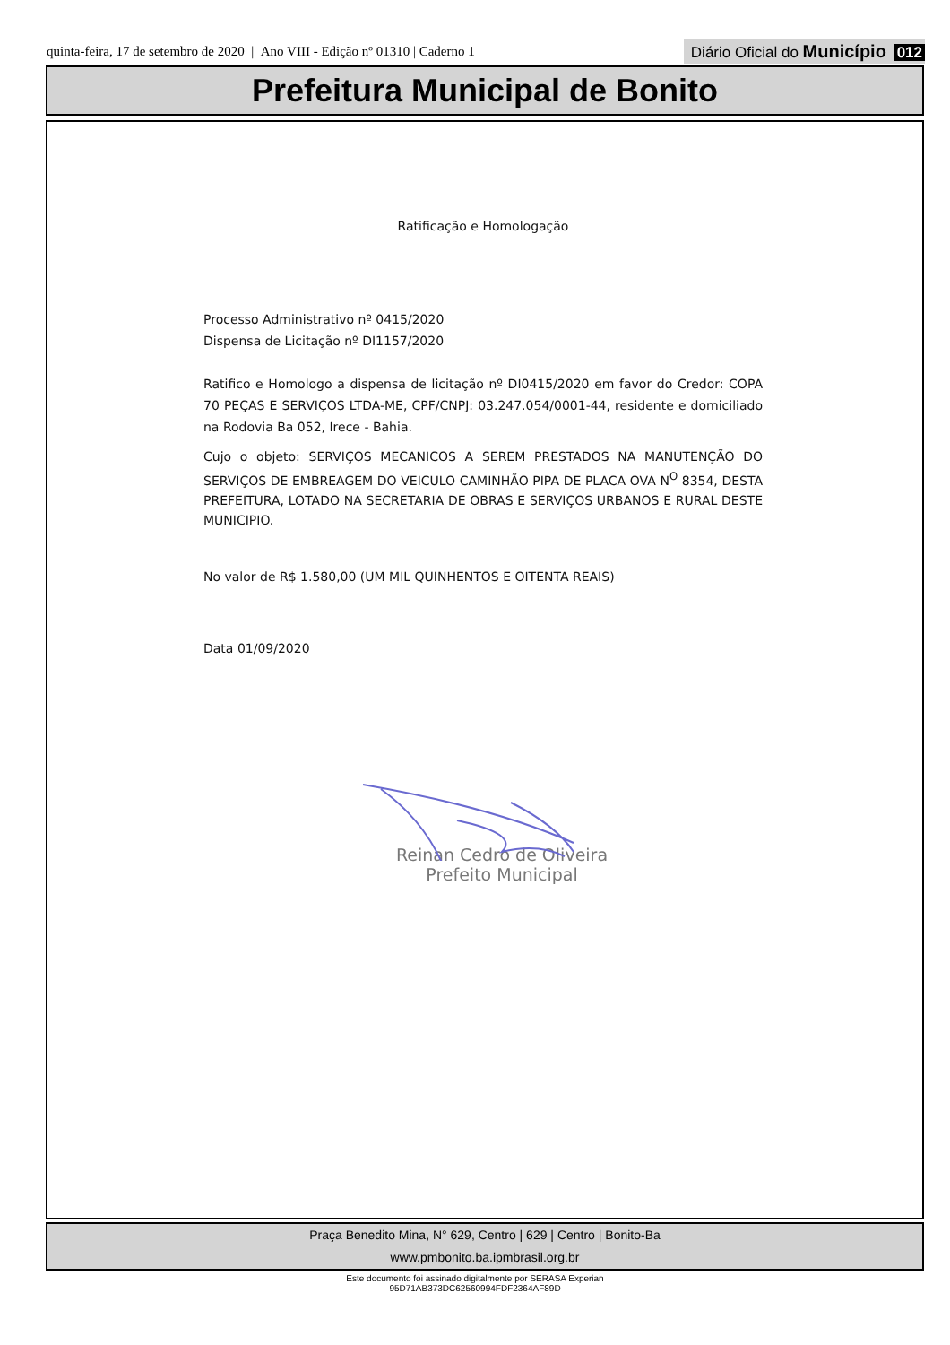quinta-feira, 17 de setembro de 2020 | Ano VIII - Edição nº 01310 | Caderno 1
Diário Oficial do Município 012
Prefeitura Municipal de Bonito
Ratificação e Homologação
Processo Administrativo nº 0415/2020
Dispensa de Licitação nº DI1157/2020
Ratifico e Homologo a dispensa de licitação nº DI0415/2020 em favor do Credor: COPA 70 PEÇAS E SERVIÇOS LTDA-ME, CPF/CNPJ: 03.247.054/0001-44, residente e domiciliado na Rodovia Ba 052, Irece - Bahia.
Cujo o objeto: SERVIÇOS MECANICOS A SEREM PRESTADOS NA MANUTENÇÃO DO SERVIÇOS DE EMBREAGEM DO VEICULO CAMINHÃO PIPA DE PLACA OVA N<sup>O</sup> 8354, DESTA PREFEITURA, LOTADO NA SECRETARIA DE OBRAS E SERVIÇOS URBANOS E RURAL DESTE MUNICIPIO.
No valor de R$ 1.580,00 (UM MIL QUINHENTOS E OITENTA REAIS)
Data 01/09/2020
Reinan Cedro de Oliveira
Prefeito Municipal
Praça Benedito Mina, N° 629, Centro | 629 | Centro | Bonito-Ba
www.pmbonito.ba.ipmbrasil.org.br
Este documento foi assinado digitalmente por SERASA Experian
95D71AB373DC62560994FDF2364AF89D